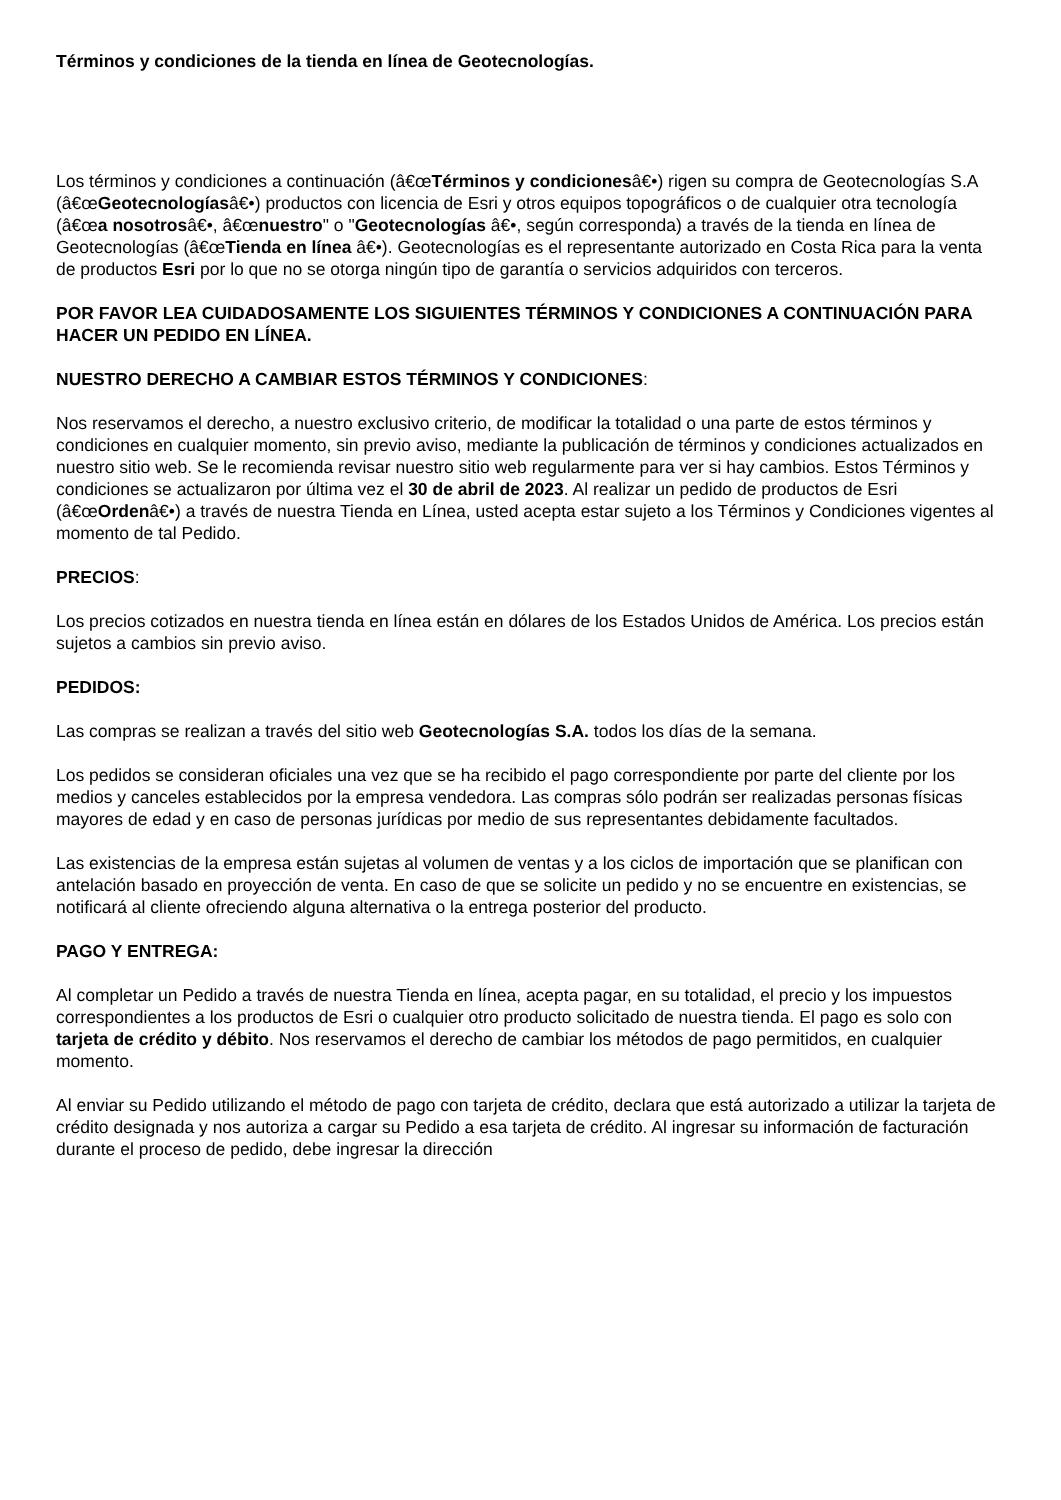Términos y condiciones de la tienda en línea de Geotecnologías.
Los términos y condiciones a continuación (â€œTérminos y condicionesâ€•) rigen su compra de Geotecnologías S.A (â€œGeotecnologíasâ€•) productos con licencia de Esri y otros equipos topográficos o de cualquier otra tecnología (â€œa nosotrosâ€•, â€œnuestro" o "Geotecnologías â€•, según corresponda) a través de la tienda en línea de Geotecnologías (â€œTienda en línea â€•). Geotecnologías es el representante autorizado en Costa Rica para la venta de productos Esri por lo que no se otorga ningún tipo de garantía o servicios adquiridos con terceros.
POR FAVOR LEA CUIDADOSAMENTE LOS SIGUIENTES TÉRMINOS Y CONDICIONES A CONTINUACIÓN PARA HACER UN PEDIDO EN LÍNEA.
NUESTRO DERECHO A CAMBIAR ESTOS TÉRMINOS Y CONDICIONES:
Nos reservamos el derecho, a nuestro exclusivo criterio, de modificar la totalidad o una parte de estos términos y condiciones en cualquier momento, sin previo aviso, mediante la publicación de términos y condiciones actualizados en nuestro sitio web. Se le recomienda revisar nuestro sitio web regularmente para ver si hay cambios. Estos Términos y condiciones se actualizaron por última vez el 30 de abril de 2023. Al realizar un pedido de productos de Esri (â€œOrdenâ€•) a través de nuestra Tienda en Línea, usted acepta estar sujeto a los Términos y Condiciones vigentes al momento de tal Pedido.
PRECIOS:
Los precios cotizados en nuestra tienda en línea están en dólares de los Estados Unidos de América. Los precios están sujetos a cambios sin previo aviso.
PEDIDOS:
Las compras se realizan a través del sitio web Geotecnologías S.A. todos los días de la semana.
Los pedidos se consideran oficiales una vez que se ha recibido el pago correspondiente por parte del cliente por los medios y canceles establecidos por la empresa vendedora. Las compras sólo podrán ser realizadas personas físicas mayores de edad y en caso de personas jurídicas por medio de sus representantes debidamente facultados.
Las existencias de la empresa están sujetas al volumen de ventas y a los ciclos de importación que se planifican con antelación basado en proyección de venta. En caso de que se solicite un pedido y no se encuentre en existencias, se notificará al cliente ofreciendo alguna alternativa o la entrega posterior del producto.
PAGO Y ENTREGA:
Al completar un Pedido a través de nuestra Tienda en línea, acepta pagar, en su totalidad, el precio y los impuestos correspondientes a los productos de Esri o cualquier otro producto solicitado de nuestra tienda. El pago es solo con tarjeta de crédito y débito. Nos reservamos el derecho de cambiar los métodos de pago permitidos, en cualquier momento.
Al enviar su Pedido utilizando el método de pago con tarjeta de crédito, declara que está autorizado a utilizar la tarjeta de crédito designada y nos autoriza a cargar su Pedido a esa tarjeta de crédito. Al ingresar su información de facturación durante el proceso de pedido, debe ingresar la dirección